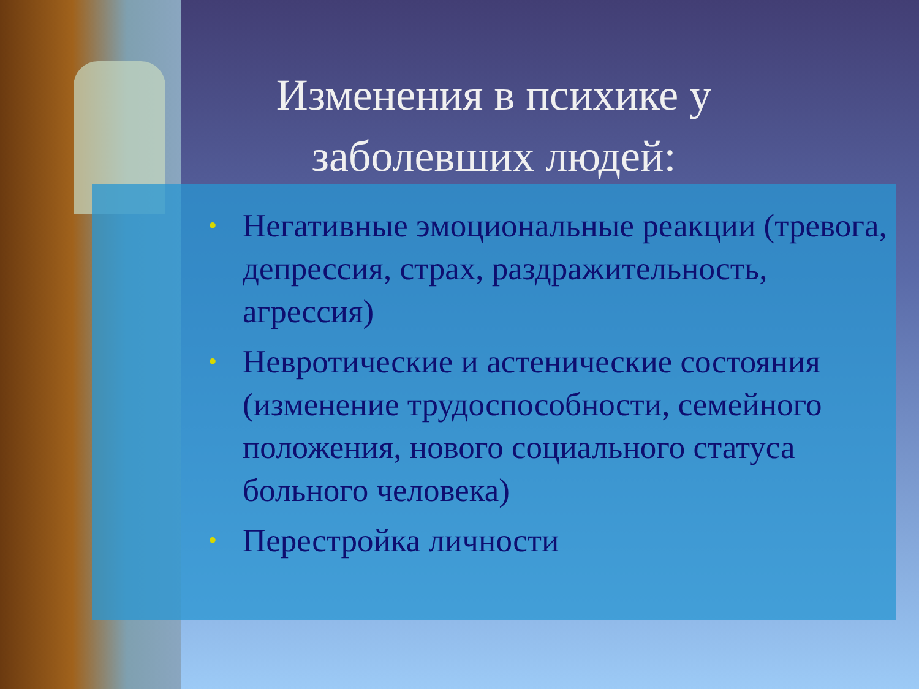Изменения в психике у заболевших людей:
• Негативные эмоциональные реакции (тревога, депрессия, страх, раздражительность, агрессия)
• Невротические и астенические состояния (изменение трудоспособности, семейного положения, нового социального статуса больного человека)
• Перестройка личности